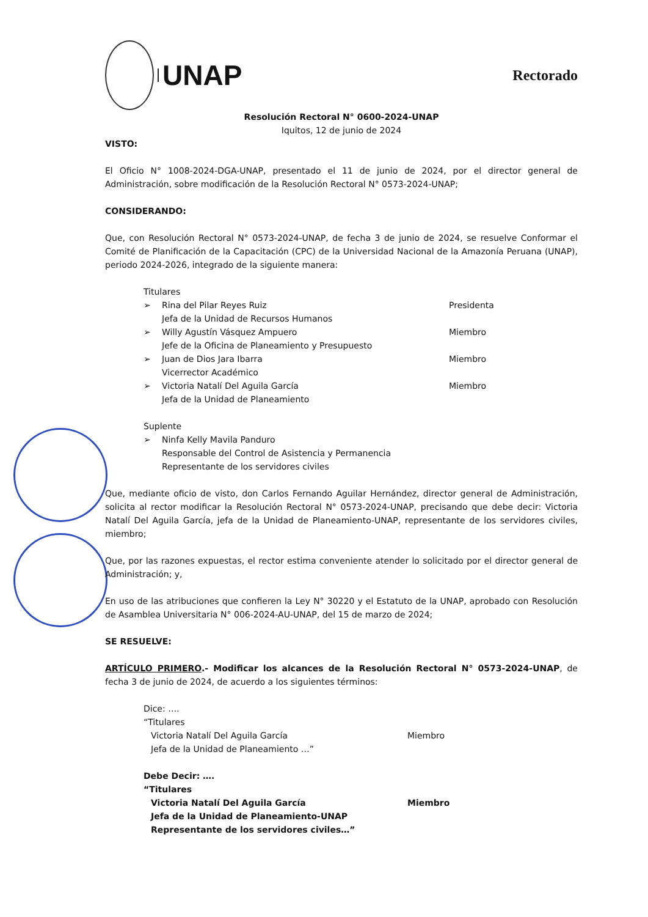UNAP
Rectorado
Resolución Rectoral N° 0600-2024-UNAP
Iquitos, 12 de junio de 2024
VISTO:
El Oficio N° 1008-2024-DGA-UNAP, presentado el 11 de junio de 2024, por el director general de Administración, sobre modificación de la Resolución Rectoral N° 0573-2024-UNAP;
CONSIDERANDO:
Que, con Resolución Rectoral N° 0573-2024-UNAP, de fecha 3 de junio de 2024, se resuelve Conformar el Comité de Planificación de la Capacitación (CPC) de la Universidad Nacional de la Amazonía Peruana (UNAP), periodo 2024-2026, integrado de la siguiente manera:
Titulares
➢ Rina del Pilar Reyes Ruiz
Jefa de la Unidad de Recursos Humanos Presidenta
➢ Willy Agustín Vásquez Ampuero
Jefe de la Oficina de Planeamiento y Presupuesto Miembro
➢ Juan de Dios Jara Ibarra
Vicerrector Académico Miembro
➢ Victoria Natalí Del Aguila García
Jefa de la Unidad de Planeamiento Miembro
Suplente
➢ Ninfa Kelly Mavila Panduro
Responsable del Control de Asistencia y Permanencia
Representante de los servidores civiles
Que, mediante oficio de visto, don Carlos Fernando Aguilar Hernández, director general de Administración, solicita al rector modificar la Resolución Rectoral N° 0573-2024-UNAP, precisando que debe decir: Victoria Natalí Del Aguila García, jefa de la Unidad de Planeamiento-UNAP, representante de los servidores civiles, miembro;
Que, por las razones expuestas, el rector estima conveniente atender lo solicitado por el director general de Administración; y,
En uso de las atribuciones que confieren la Ley N° 30220 y el Estatuto de la UNAP, aprobado con Resolución de Asamblea Universitaria N° 006-2024-AU-UNAP, del 15 de marzo de 2024;
SE RESUELVE:
ARTÍCULO PRIMERO.- Modificar los alcances de la Resolución Rectoral N° 0573-2024-UNAP, de fecha 3 de junio de 2024, de acuerdo a los siguientes términos:
Dice: ….
“Titulares
Victoria Natalí Del Aguila García
Jefa de la Unidad de Planeamiento …” Miembro
Debe Decir: ….
“Titulares
Victoria Natalí Del Aguila García
Jefa de la Unidad de Planeamiento-UNAP
Representante de los servidores civiles…” Miembro